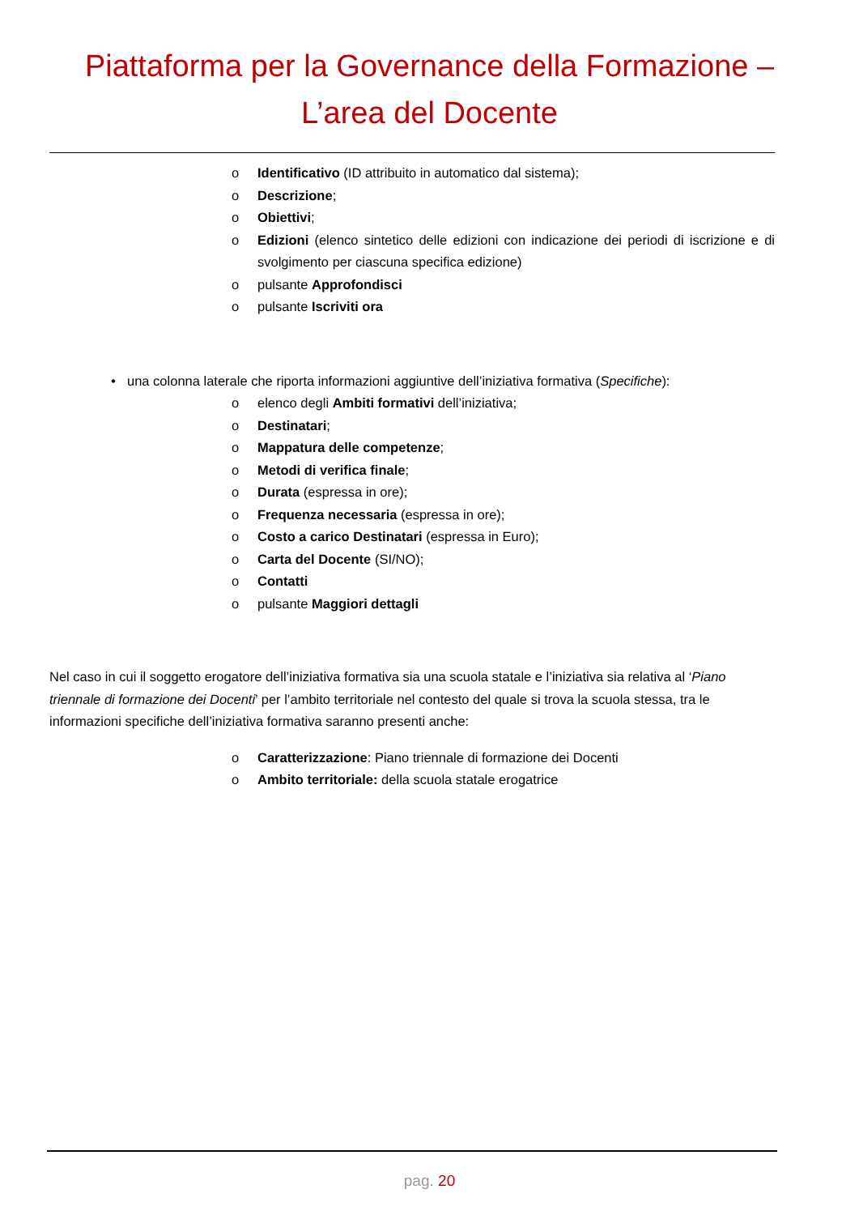Piattaforma per la Governance della Formazione –
L’area del Docente
o Identificativo (ID attribuito in automatico dal sistema);
o Descrizione;
o Obiettivi;
o Edizioni (elenco sintetico delle edizioni con indicazione dei periodi di iscrizione e di svolgimento per ciascuna specifica edizione)
o pulsante Approfondisci
o pulsante Iscriviti ora
• una colonna laterale che riporta informazioni aggiuntive dell’iniziativa formativa (Specifiche):
o elenco degli Ambiti formativi dell’iniziativa;
o Destinatari;
o Mappatura delle competenze;
o Metodi di verifica finale;
o Durata (espressa in ore);
o Frequenza necessaria (espressa in ore);
o Costo a carico Destinatari (espressa in Euro);
o Carta del Docente (SI/NO);
o Contatti
o pulsante Maggiori dettagli
Nel caso in cui il soggetto erogatore dell’iniziativa formativa sia una scuola statale e l’iniziativa sia relativa al ‘Piano triennale di formazione dei Docenti’ per l’ambito territoriale nel contesto del quale si trova la scuola stessa, tra le informazioni specifiche dell’iniziativa formativa saranno presenti anche:
o Caratterizzazione: Piano triennale di formazione dei Docenti
o Ambito territoriale: della scuola statale erogatrice
pag. 20